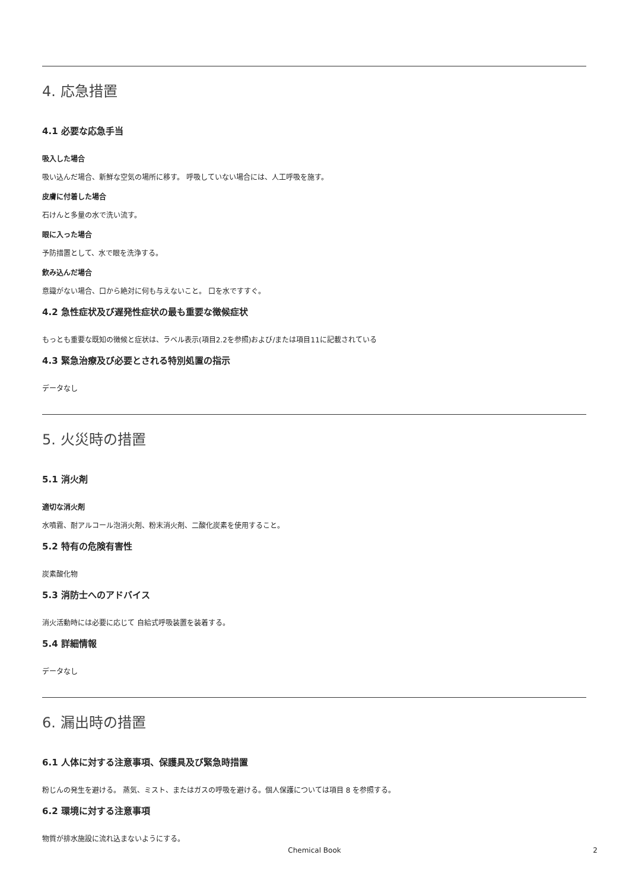4. 応急措置
4.1 必要な応急手当
吸入した場合
吸い込んだ場合、新鮮な空気の場所に移す。 呼吸していない場合には、人工呼吸を施す。
皮膚に付着した場合
石けんと多量の水で洗い流す。
眼に入った場合
予防措置として、水で眼を洗浄する。
飲み込んだ場合
意識がない場合、口から絶対に何も与えないこと。 口を水ですすぐ。
4.2 急性症状及び遅発性症状の最も重要な徴候症状
もっとも重要な既知の徴候と症状は、ラベル表示(項目2.2を参照)および/または項目11に記載されている
4.3 緊急治療及び必要とされる特別処置の指示
データなし
5. 火災時の措置
5.1 消火剤
適切な消火剤
水噴霧、耐アルコール泡消火剤、粉末消火剤、二酸化炭素を使用すること。
5.2 特有の危険有害性
炭素酸化物
5.3 消防士へのアドバイス
消火活動時には必要に応じて 自給式呼吸装置を装着する。
5.4 詳細情報
データなし
6. 漏出時の措置
6.1 人体に対する注意事項、保護具及び緊急時措置
粉じんの発生を避ける。 蒸気、ミスト、またはガスの呼吸を避ける。個人保護については項目 8 を参照する。
6.2 環境に対する注意事項
物質が排水施設に流れ込まないようにする。
Chemical Book 2